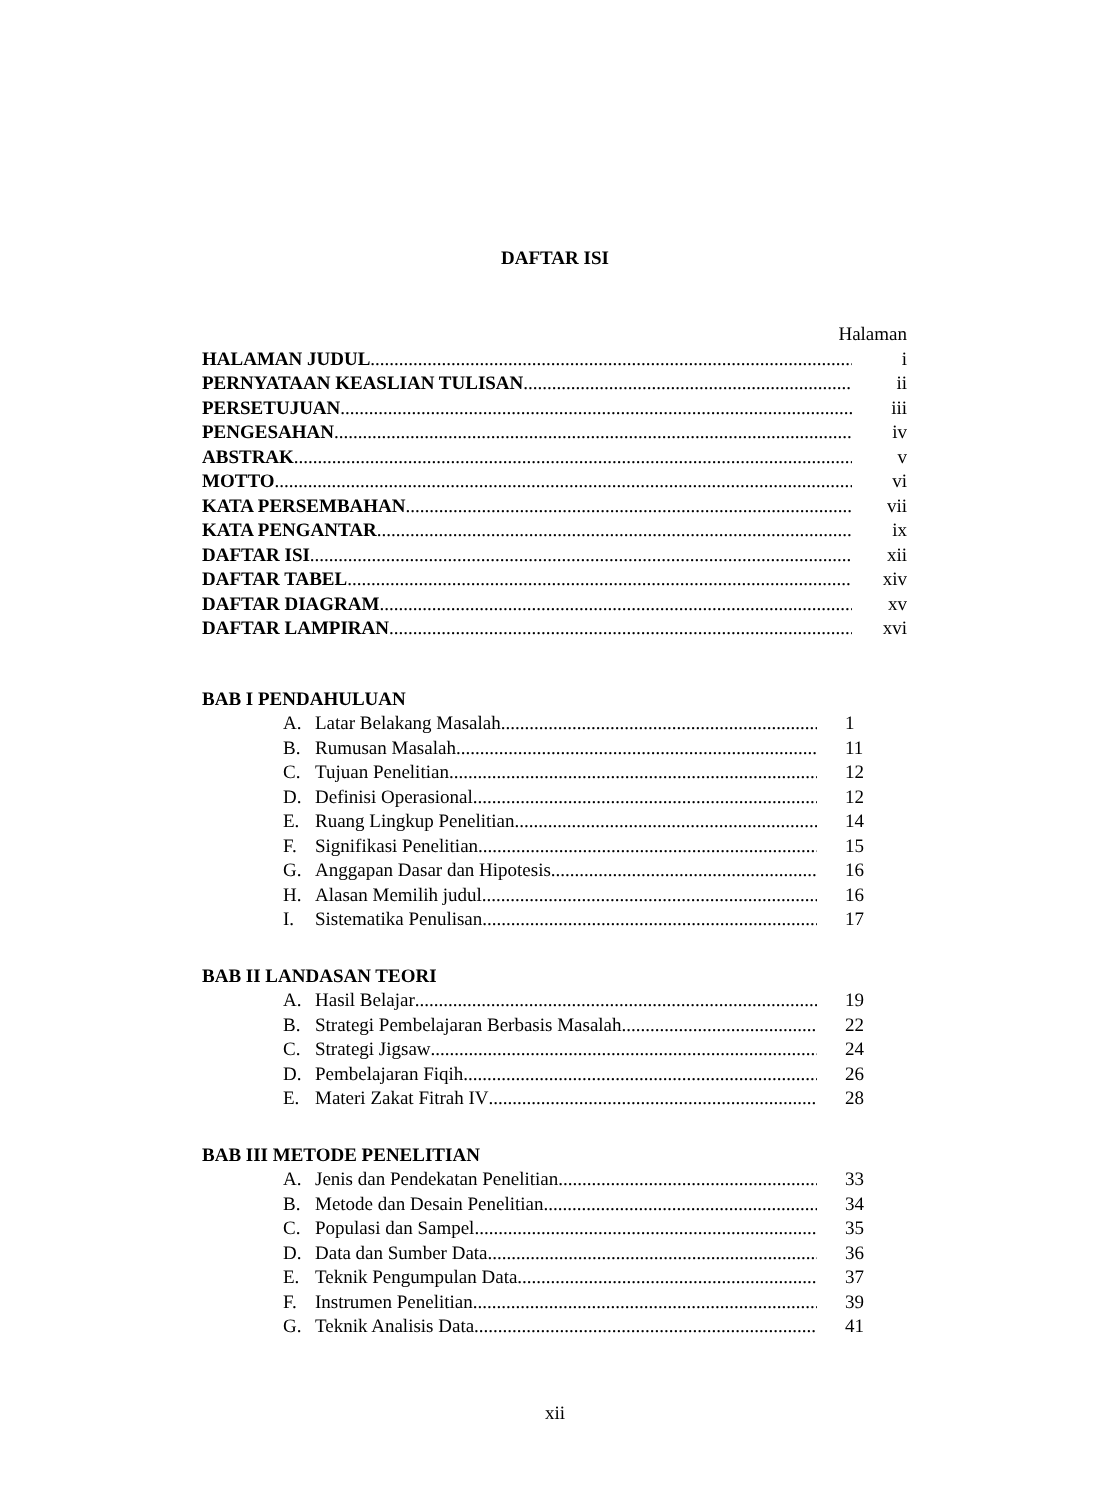DAFTAR ISI
Halaman
HALAMAN JUDUL i
PERNYATAAN KEASLIAN TULISAN ii
PERSETUJUAN iii
PENGESAHAN iv
ABSTRAK v
MOTTO vi
KATA PERSEMBAHAN vii
KATA PENGANTAR ix
DAFTAR ISI xii
DAFTAR TABEL xiv
DAFTAR DIAGRAM xv
DAFTAR LAMPIRAN xvi
BAB I PENDAHULUAN
A. Latar Belakang Masalah 1
B. Rumusan Masalah 11
C. Tujuan Penelitian 12
D. Definisi Operasional 12
E. Ruang Lingkup Penelitian 14
F. Signifikasi Penelitian 15
G. Anggapan Dasar dan Hipotesis 16
H. Alasan Memilih judul 16
I. Sistematika Penulisan 17
BAB II LANDASAN TEORI
A. Hasil Belajar 19
B. Strategi Pembelajaran Berbasis Masalah 22
C. Strategi Jigsaw 24
D. Pembelajaran Fiqih 26
E. Materi Zakat Fitrah IV 28
BAB III METODE PENELITIAN
A. Jenis dan Pendekatan Penelitian 33
B. Metode dan Desain Penelitian 34
C. Populasi dan Sampel 35
D. Data dan Sumber Data 36
E. Teknik Pengumpulan Data 37
F. Instrumen Penelitian 39
G. Teknik Analisis Data 41
xii